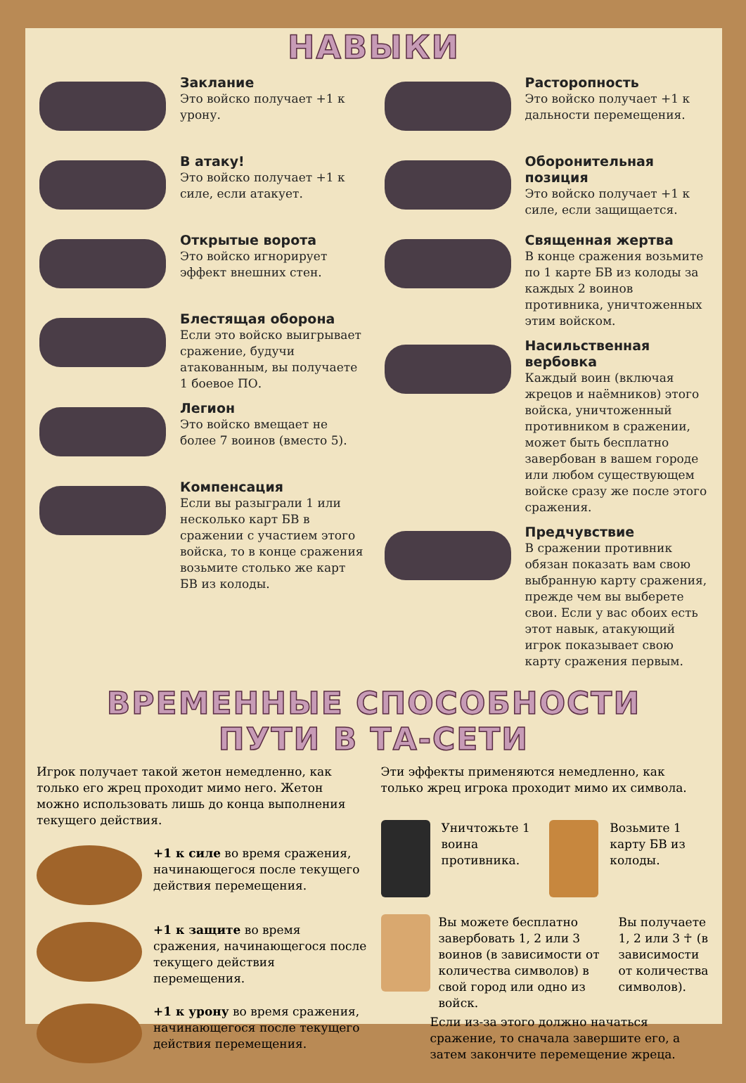НАВЫКИ
Заклание
Это войско получает +1 к урону.
В атаку!
Это войско получает +1 к силе, если атакует.
Открытые ворота
Это войско игнорирует эффект внешних стен.
Блестящая оборона
Если это войско выигрывает сражение, будучи атакованным, вы получаете 1 боевое ПО.
Легион
Это войско вмещает не более 7 воинов (вместо 5).
Компенсация
Если вы разыграли 1 или несколько карт БВ в сражении с участием этого войска, то в конце сражения возьмите столько же карт БВ из колоды.
Расторопность
Это войско получает +1 к дальности перемещения.
Оборонительная позиция
Это войско получает +1 к силе, если защищается.
Священная жертва
В конце сражения возьмите по 1 карте БВ из колоды за каждых 2 воинов противника, уничтоженных этим войском.
Насильственная вербовка
Каждый воин (включая жрецов и наёмников) этого войска, уничтоженный противником в сражении, может быть бесплатно завербован в вашем городе или любом существующем войске сразу же после этого сражения.
Предчувствие
В сражении противник обязан показать вам свою выбранную карту сражения, прежде чем вы выберете свои. Если у вас обоих есть этот навык, атакующий игрок показывает свою карту сражения первым.
ВРЕМЕННЫЕ СПОСОБНОСТИ
ПУТИ В ТА-СЕТИ
Игрок получает такой жетон немедленно, как только его жрец проходит мимо него. Жетон можно использовать лишь до конца выполнения текущего действия.
+1 к силе во время сражения, начинающегося после текущего действия перемещения.
+1 к защите во время сражения, начинающегося после текущего действия перемещения.
+1 к урону во время сражения, начинающегося после текущего действия перемещения.
Эти эффекты применяются немедленно, как только жрец игрока проходит мимо их символа.
Уничтожьте 1 воина противника.
Возьмите 1 карту БВ из колоды.
Вы можете бесплатно завербовать 1, 2 или 3 воинов (в зависимости от количества символов) в свой город или одно из войск.
Вы получаете 1, 2 или 3 ☥ (в зависимости от количества символов).
Если из-за этого должно начаться сражение, то сначала завершите его, а затем закончите перемещение жреца.